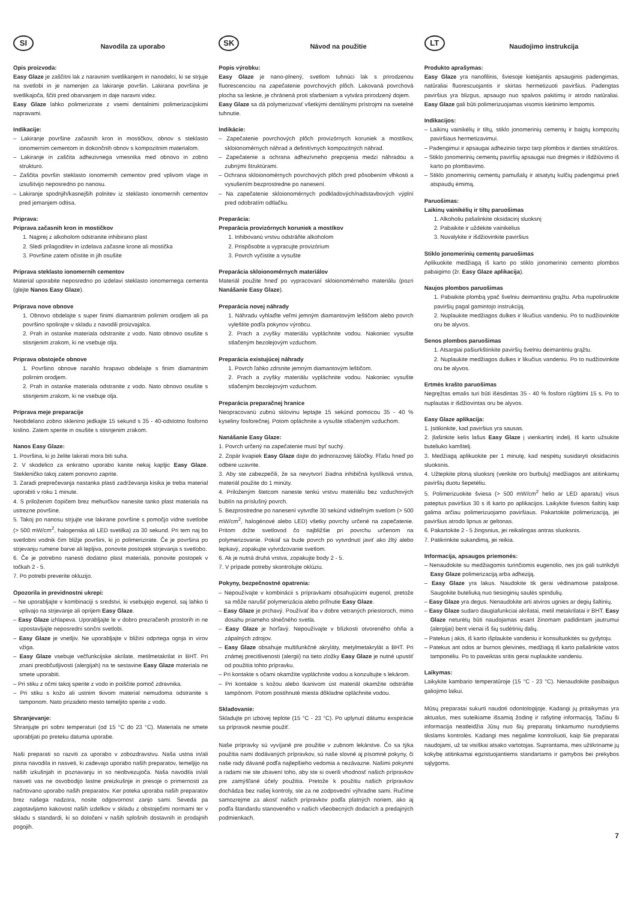SI
Navodila za uporabo
Opis proizvoda:
Easy Glaze je zaščitni lak z naravnim svetlikanjem in nanodelci, ki se strjuje na svetlobi in je namenjen za lakiranje površin. Lakirana površina je svetlikajoča, ščiti pred obarvanjem in daje naravni videz.
Easy Glaze lahko polimerizirate z vsemi dentalnimi polimerizacijskimi napravami.
Indikacije:
– Lakiranje površine začasnih kron in mostičkov, obnov s steklasto ionomernim cementom in dokončnih obnov s kompozitnim materialom.
– Lakiranje in zaščita adhezivnega vmesnika med obnovo in zobno strukturo.
– Zaščita površin steklasto ionomernih cementov pred vplivom vlage in izsušitvijo neposredno po nanosu.
– Lakiranje spodnjih/kasnejših polnitev iz steklasto ionomernih cementov pred jemanjem odtisa.
Priprava:
Priprava začasnih kron in mostičkov
1. Najprej z alkoholom odstranite inhibirano plast
2. Sledi prilagoditev in izdelava začasne krone ali mostička
3. Površine zatem očistite in jih osušite
Priprava steklasto ionomernih cementov
Material uporabite neposredno po izdelavi steklasto ionomernega cementa (glejte Nanos Easy Glaze).
Priprava nove obnove
1. Obnovo obdelajte s super finimi diamantnim polirnim orodjem ali pa površino spolirajte v skladu z navodili proizvajalca.
2. Prah in ostanke materiala odstranite z vodo. Nato obnovo osušite s stisnjenim zrakom, ki ne vsebuje olja.
Priprava obstoječe obnove
1. Površino obnove narahlo hrapavo obdelajte s finim diamantnim polirnim orodjem.
2. Prah in ostanke materiala odstranite z vodo. Nato obnovo osušite s stisnjenim zrakom, ki ne vsebuje olja.
Priprava meje preparacije
Neobdelano zobno sklenino jedkajte 15 sekund s 35 - 40-odstotno fosforno kislino. Zatem sperite in osušite s stisnjenim zrakom.
Nanos Easy Glaze:
1. Površina, ki jo želite lakirati mora biti suha.
2. V skodelico za enkratno uporabo kanite nekaj kapljic Easy Glaze. Stekleničko takoj zatem ponovno zaprite.
3. Zaradi preprečevanja nastanka plasti zadrževanja kisika je treba material uporabiti v roku 1 minute.
4. S priloženim čopičem brez mehurčkov nanesite tanko plast materiala na ustrezne površine.
5. Takoj po nanosu strjujte vse lakirane površine s pomočjo vidne svetlobe (> 500 mW/cm<sup>2</sup>, halogenska ali LED svetilka) za 30 sekund. Pri tem naj bo svetlobni vodnik čim bližje površini, ki jo polimerizirate. Če je površina po strjevanju rumene barve ali lepljiva, ponovite postopek strjevanja s svetlobo.
6. Če je potrebno nanesti dodatno plast materiala, ponovite postopek v točkah 2 - 5.
7. Po potrebi preverite okluzijo.
Opozorila in previdnostni ukrepi:
– Ne uporabljajte v kombinaciji s sredstvi, ki vsebujejo evgenol, saj lahko ti vplivajo na strjevanje ali oprijem Easy Glaze.
– Easy Glaze izhlapeva. Uporabljajte le v dobro prezračenih prostorih in ne izpostavljajte neposredni sončni svetlobi.
– Easy Glaze je vnetljiv. Ne uporabljajte v bližini odprtega ognja in virov vžiga.
– Easy Glaze vsebuje večfunkcijske akrilate, metilmetakrilat in BHT. Pri znani preobčutljivosti (alergijah) na te sestavine Easy Glaze materiala ne smete uporabiti.
– Pri stiku z očmi takoj sperite z vodo in poiščite pomoč zdravnika.
– Pri stiku s kožo ali ustnim tkivom material nemudoma odstranite s tamponom. Nato prizadeto mesto temeljito sperite z vodo.
Shranjevanje:
Shranjujte pri sobni temperaturi (od 15 °C do 23 °C). Materiala ne smete uporabljati po preteku datuma uporabe.
Naši preparati so razviti za uporabo v zobozdravstvu. Naša ustna in/ali pisna navodila in nasveti, ki zadevajo uporabo naših preparatov, temeljijo na naših izkušnjah in poznavanju in so neobvezujoča. Naša navodila in/ali nasveti vas ne osvobodijo lastne preizkušnje in presoje o primernosti za načrtovano uporabo naših preparatov. Ker poteka uporaba naših preparatov brez našega nadzora, nosite odgovornost zanjo sami. Seveda pa zagotavljamo kakovost naših izdelkov v skladu z obstoječimi normami ter v skladu s standardi, ki so določeni v naših splošnih dostavnih in prodajnih pogojih.
SK
Návod na použitie
Popis výrobku:
Easy Glaze je nano-plnený, svetlom tuhnúci lak s prirodzenou fluorescenciou na zapečatenie povrchových plôch. Lakovaná povrchová plocha sa leskne, je chránená proti sfarbeniam a vytvára prirodzený dojem.
Easy Glaze sa dá polymerizovať všetkými dentálnymi prístrojmi na svetelné tuhnutie.
Indikácie:
– Zapečatenie povrchových plôch provizórnych koruniek a mostíkov, skloionomérnych náhrad a definitívnych kompozitných náhrad.
– Zapečatenie a ochrana adhezívneho prepojenia medzi náhradou a zubnými štruktúrami.
– Ochrana skloionomérnych povrchových plôch pred pôsobením vlhkosti a vysušením bezprostredne po nanesení.
– Na zapečatenie skloionomérnych podkladových/nadstavbových výplní pred odobratím odtlačku.
Preparácia:
Preparácia provizórnych koruniek a mostíkov
1. Inhibovanú vrstvu odstráňte alkoholom
2. Prispôsobte a vypracujte provizórium
3. Povrch vyčistite a vysušte
Preparácia skloionomérnych materiálov
Materiál použite hneď po vypracovaní skloionomérneho materiálu (pozri Nanášanie Easy Glaze).
Preparácia novej náhrady
1. Náhradu vyhlaďte veľmi jemným diamantovým leštičom alebo povrch vyleštite podľa pokynov výrobcu.
2. Prach a zvyšky materiálu vypláchnite vodou. Nakoniec vysušte stlačeným bezolejovým vzduchom.
Preparácia existujúcej náhrady
1. Povrch ľahko zdrsnite jemným diamantovým leštičom.
2. Prach a zvyšky materiálu vypláchnite vodou. Nakoniec vysušte stlačeným bezolejovým vzduchom.
Preparácia preparačnej hranice
Neopracovanú zubnú sklovinu leptajte 15 sekúnd pomocou 35 - 40 % kyseliny fosforečnej. Potom opláchnite a vysušte stlačeným vzduchom.
Nanášanie Easy Glaze:
1. Povrch určený na zapečatenie musí byť suchý.
2. Zopár kvapiek Easy Glaze dajte do jednorazovej šáločky. Fľašu hneď po odbere uzavrite.
3. Aby ste zabezpečili, že sa nevytvorí žiadna inhibičná kyslíková vrstva, materiál použite do 1 minúty.
4. Priloženým štetcom naneste tenkú vrstvu materiálu bez vzduchových bublín na príslušný povrch.
5. Bezprostredne po nanesení vytvrďte 30 sekúnd viditeľným svetlom (> 500 mW/cm<sup>2</sup>, halogénové alebo LED) všetky povrchy určené na zapečatenie. Pritom držte svetlovod čo najbližšie pri povrchu určenom na polymerizovanie. Pokiaľ sa bude povrch po vytvrdnutí javiť ako žltý alebo lepkavý, zopakujte vytvrdzovanie svetlom.
6. Ak je nutná druhá vrstva, zopakujte body 2 - 5.
7. V prípade potreby skontrolujte oklúziu.
Pokyny, bezpečnostné opatrenia:
– Nepoužívajte v kombinácii s prípravkami obsahujúcimi eugenol, pretože sa môže narušiť polymerizácia alebo priľnutie Easy Glaze.
– Easy Glaze je prchavý. Používať iba v dobre vetraných priestoroch, mimo dosahu priameho slnečného svetla.
– Easy Glaze je horľavý. Nepoužívajte v blízkosti otvoreného ohňa a zápalných zdrojov.
– Easy Glaze obsahuje multifunkčné akryláty, metylmetakrylát a BHT. Pri známej precitlivenosti (alergii) na tieto zložky Easy Glaze je nutné upustiť od použitia tohto prípravku.
– Pri kontakte s očami okamžite vypláchnite vodou a konzultujte s lekárom.
– Pri kontakte s kožou alebo tkanivom úst materiál okamžite odstráňte tampónom. Potom postihnuté miesta dôkladne opláchnite vodou.
Skladovanie:
Skladujte pri izbovej teplote (15 °C - 23 °C). Po uplynutí dátumu exspirácie sa prípravok nesmie použiť.
Naše prípravky sú vyvíjané pre použitie v zubnom lekárstve. Čo sa týka použitia nami dodávaných prípravkov, sú naše slovné aj písomné pokyny, či naše rady dávané podľa najlepšieho vedomia a nezávazne. Našimi pokynmi a radami nie ste zbavení toho, aby ste si overili vhodnosť našich prípravkov pre zamýšľané účely použitia. Pretože k použitiu našich prípravkov dochádza bez našej kontroly, ste za ne zodpovední výhradne sami. Ručíme samozrejme za akosť našich prípravkov podľa platných noriem, ako aj podľa štandardu stanoveného v našich všeobecných dodacích a predajných podmienkach.
LT
Naudojimo instrukcija
Produkto aprašymas:
Easy Glaze yra nanofilinis, šviesoje kietėjantis apsauginis padengimas, natūraliai fluorescuojantis ir skirtas hermetizuoti paviršius. Padengtas paviršius yra blizgus, apsaugo nuo spalvos pakitimų ir atrodo natūraliai. Easy Glaze gali būti polimerizuojamas visomis kietinimo lempomis.
Indikacijos:
– Laikinų vainikėlių ir tiltų, stiklo jonomerinių cementų ir baigtų kompozitų paviršiaus hermetizavimui.
– Padengimui ir apsaugai adhezinio tarpo tarp plombos ir danties struktūros.
– Stiklo jonomerinių cementų paviršių apsaugai nuo drėgmės ir išdžiūvimo iš karto po plombavimo.
– Stiklo jonomerinių cementų pamušalų ir atsatytų kulčių padengimui prieš atspaudų ėmimą.
Paruošimas:
Laikinų vainikėlių ir tiltų paruošimas
1. Alkoholiu pašalinkite oksidacinį sluoksnį
2. Pabaikite ir uždėkite vainikėlius
3. Nuvalykite ir išdžiovinkite paviršius
Stiklo jonomerinių cementų paruošimas
Aplikuokite medžiagą iš karto po stiklo jonomerinio cemento plombos pabaigimo (žr. Easy Glaze aplikacija).
Naujos plombos paruošimas
1. Pabaikite plombą ypač švelniu deimantiniu grąžtu. Arba nupoliruokite paviršių pagal gamintojo instrukciją.
2. Nuplaukite medžiagos dulkes ir likučius vandeniu. Po to nudžiovinkite oru be alyvos.
Senos plombos paruošimas
1. Atsargiai pašiurkštinkite paviršių švelniu deimantiniu grąžtu.
2. Nuplaukite medžiagos dulkes ir likučius vandeniu. Po to nudžiovinkite oru be alyvos.
Ertmės krašto paruošimas
Negręžtas emalis turi būti išėsdintas 35 - 40 % fosforo rūgštimi 15 s. Po to nuplautas ir išdžiovintas oru be alyvos.
Easy Glaze aplikacija:
1. Įsitikinkite, kad paviršius yra sausas.
2. Įlašinkite kelis lašus Easy Glaze į vienkartinį indelį. Iš karto užsukite buteliuko kamštelį.
3. Medžiagą aplikuokite per 1 minutę, kad nespėtų susidaryti oksidacinis sluoksnis.
4. Užtepkite ploną sluoksnį (venkite oro burbulų) medžiagos ant atitinkamų paviršių duotu šepetėliu.
5. Polimerizuokite šviesa (> 500 mW/cm<sup>2</sup> helio ar LED aparatu) visus pateptus paviršius 30 s iš karto po aplikacijos. Laikykite šviesos šaltinį kaip galima arčiau polimerizuojamo paviršiaus. Pakartokite polimerizaciją, jei paviršius atrodo lipnus ar geltonas.
6. Pakartokite 2 - 5 žingsnius, jei reikalingas antras sluoksnis.
7. Patikrinkite sukandimą, jei reikia.
Informacija, apsaugos priemonės:
– Nenaudokite su medžiagomis turinčiomis eugenolio, nes jos gali sutrikdyti Easy Glaze polimerizaciją arba adheziją.
– Easy Glaze yra lakus. Naudokite tik gerai vėdinamose patalpose. Saugokite buteliuką nuo tiesioginių saulės spindulių.
– Easy Glaze yra degus. Nenaudokite arti atviros ugnies ar degių šaltinių.
– Easy Glaze sudaro daugiafunkciai akrilatai, metil metakrilatai ir BHT. Easy Glaze neturėtų būti naudojamas esant žinomam padidintam jautrumui (alergijai) bent vienai iš šių sudėtinių dalių.
– Patekus į akis, iš karto išplaukite vandeniu ir konsultuokitės su gydytoju.
– Patekus ant odos ar burnos gleivinės, medžiagą iš karto pašalinkite vatos tamponėliu. Po to paveiktas sritis gerai nuplaukite vandeniu.
Laikymas:
Laikykite kambario temperatūroje (15 °C - 23 °C). Nenaudokite pasibaigus galiojimo laikui.
Mūsų preparatai sukurti naudoti odontologijoje. Kadangi jų pritaikymas yra aktualus, mes suteikiame išsamią žodinę ir rašytinę informaciją. Tačiau ši informacija neatleidžia Jūsų nuo šių preparatų tinkamumo nurodytiems tikslams kontrolės. Kadangi mes negalime kontroliuoti, kaip šie preparatai naudojami, už tai visiškai atsako vartotojas. Suprantama, mes užtikriname jų kokybę atitinkamai egzistuojantiems standartams ir gamybos bei prekybos sąlygoms.
7